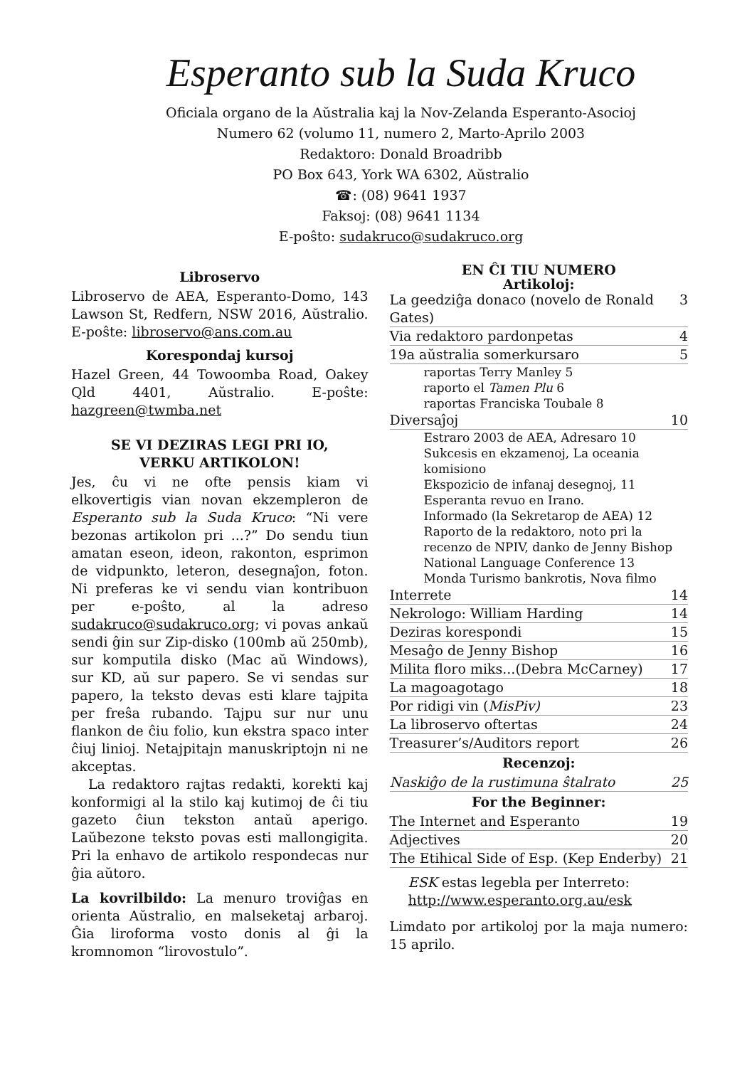Esperanto sub la Suda Kruco
Oficiala organo de la Aŭstralia kaj la Nov-Zelanda Esperanto-Asocioj
Numero 62 (volumo 11, numero 2, Marto-Aprilo 2003
Redaktoro: Donald Broadribb
PO Box 643, York WA 6302, Aŭstralio
☎: (08) 9641 1937
Faksoj: (08) 9641 1134
E-poŝto: sudakruco@sudakruco.org
Libroservo
Libroservo de AEA, Esperanto-Domo, 143 Lawson St, Redfern, NSW 2016, Aŭstralio. E-poŝte: libroservo@ans.com.au
Korespondaj kursoj
Hazel Green, 44 Towoomba Road, Oakey Qld 4401, Aŭstralio. E-poŝte: hazgreen@twmba.net
SE VI DEZIRAS LEGI PRI IO,
VERKU ARTIKOLON!
Jes, ĉu vi ne ofte pensis kiam vi elkovertigis vian novan ekzempleron de Esperanto sub la Suda Kruco: “Ni vere bezonas artikolon pri ...?” Do sendu tiun amatan eseon, ideon, rakonton, esprimon de vidpunkto, leteron, desegnaĵon, foton. Ni preferas ke vi sendu vian kontribuon per e-poŝto, al la adreso sudakruco@sudakruco.org; vi povas ankaŭ sendi ĝin sur Zip-disko (100mb aŭ 250mb), sur komputila disko (Mac aŭ Windows), sur KD, aŭ sur papero. Se vi sendas sur papero, la teksto devas esti klare tajpita per freŝa rubando. Tajpu sur nur unu flankon de ĉiu folio, kun ekstra spaco inter ĉiuj linioj. Netajpitajn manuskriptojn ni ne akceptas.
La redaktoro rajtas redakti, korekti kaj konformigi al la stilo kaj kutimoj de ĉi tiu gazeto ĉiun tekston antaŭ aperigo. Laŭbezone teksto povas esti mallongigita. Pri la enhavo de artikolo respondecas nur ĝia aŭtoro.
La kovrilbildo: La menuro troviĝas en orienta Aŭstralio, en malseketaj arbaroj. Ĝia liroforma vosto donis al ĝi la kromnomon “lirovostulo”.
EN ĈI TIU NUMERO
Artikoloj:
La geedziĝa donaco (novelo de Ronald Gates) 3
Via redaktoro pardonpetas 4
19a aŭstralia somerkursaro 5
raportas Terry Manley 5
raporto el Tamen Plu 6
raportas Franciska Toubale 8
Diversaĵoj 10
Estraro 2003 de AEA, Adresaro 10
Sukcesis en ekzamenoj, La oceania komisiono
Ekspozicio de infanaj desegnoj, 11
Esperanta revuo en Irano.
Informado (la Sekretarop de AEA) 12
Raporto de la redaktoro, noto pri la recenzo de NPIV, danko de Jenny Bishop
National Language Conference 13
Monda Turismo bankrotis, Nova filmo
Interrete 14
Nekrologo: William Harding 14
Deziras korespondi 15
Mesaĝo de Jenny Bishop 16
Milita floro miks...(Debra McCarney) 17
La magoagotago 18
Por ridigi vin (MisPiv) 23
La libroservo oftertas 24
Treasurer’s/Auditors report 26
Recenzoj:
Naskiĝo de la rustimuna ŝtalrato 25
For the Beginner:
The Internet and Esperanto 19
Adjectives 20
The Etihical Side of Esp. (Kep Enderby) 21
ESK estas legebla per Interreto:
http://www.esperanto.org.au/esk
Limdato por artikoloj por la maja numero: 15 aprilo.